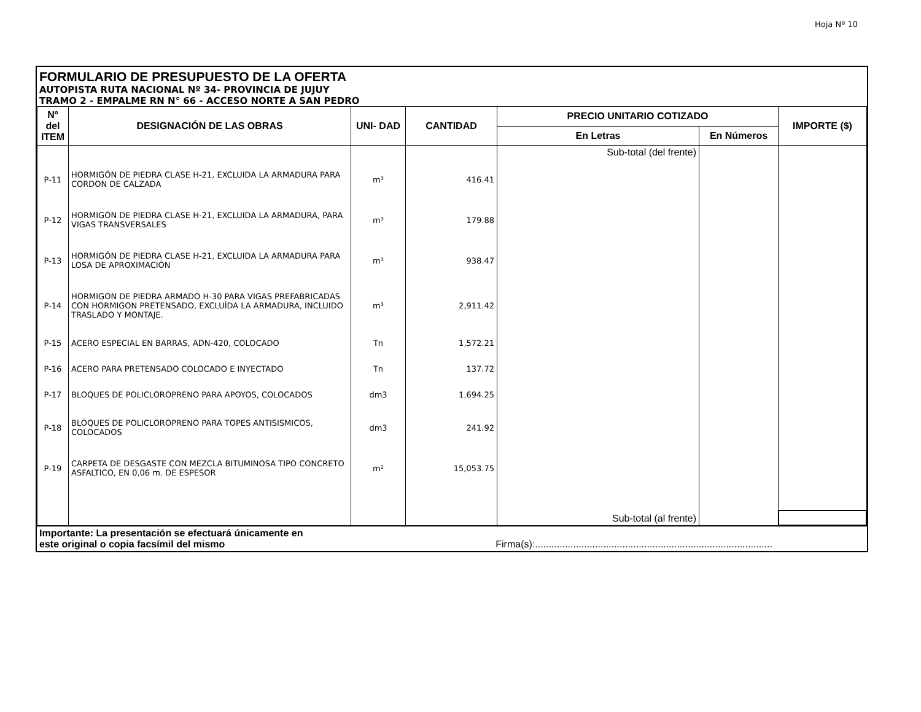Hoja Nº 10
FORMULARIO DE PRESUPUESTO DE LA OFERTA
AUTOPISTA RUTA NACIONAL Nº 34- PROVINCIA DE JUJUY
TRAMO 2 - EMPALME RN N° 66 - ACCESO NORTE A SAN PEDRO
| Nº del ITEM | DESIGNACIÓN DE LAS OBRAS | UNI- DAD | CANTIDAD | PRECIO UNITARIO COTIZADO | | IMPORTE ($) |
| --- | --- | --- | --- | --- | --- | --- |
| | | | | En Letras | En Números | |
| | | | | Sub-total (del frente) | | |
| P-11 | HORMIGÓN DE PIEDRA CLASE H-21, EXCLUIDA LA ARMADURA PARA CORDON DE CALZADA | m³ | 416.41 | | | |
| P-12 | HORMIGÓN DE PIEDRA CLASE H-21, EXCLUIDA LA ARMADURA, PARA VIGAS TRANSVERSALES | m³ | 179.88 | | | |
| P-13 | HORMIGÓN DE PIEDRA CLASE H-21, EXCLUIDA LA ARMADURA PARA LOSA DE APROXIMACIÓN | m³ | 938.47 | | | |
| P-14 | HORMIGON DE PIEDRA ARMADO H-30 PARA VIGAS PREFABRICADAS CON HORMIGON PRETENSADO, EXCLUÍDA LA ARMADURA, INCLUIDO TRASLADO Y MONTAJE. | m³ | 2,911.42 | | | |
| P-15 | ACERO ESPECIAL EN BARRAS, ADN-420, COLOCADO | Tn | 1,572.21 | | | |
| P-16 | ACERO PARA PRETENSADO COLOCADO E INYECTADO | Tn | 137.72 | | | |
| P-17 | BLOQUES DE POLICLOROPRENO PARA APOYOS, COLOCADOS | dm3 | 1,694.25 | | | |
| P-18 | BLOQUES DE POLICLOROPRENO PARA TOPES ANTISISMICOS, COLOCADOS | dm3 | 241.92 | | | |
| P-19 | CARPETA DE DESGASTE CON MEZCLA BITUMINOSA TIPO CONCRETO ASFALTICO, EN 0,06 m. DE ESPESOR | m² | 15,053.75 | | | |
| | | | | Sub-total (al frente) | | |
Importante: La presentación se efectuará únicamente en
este original o copia facsímil del mismo Firma(s):.......................................................................................